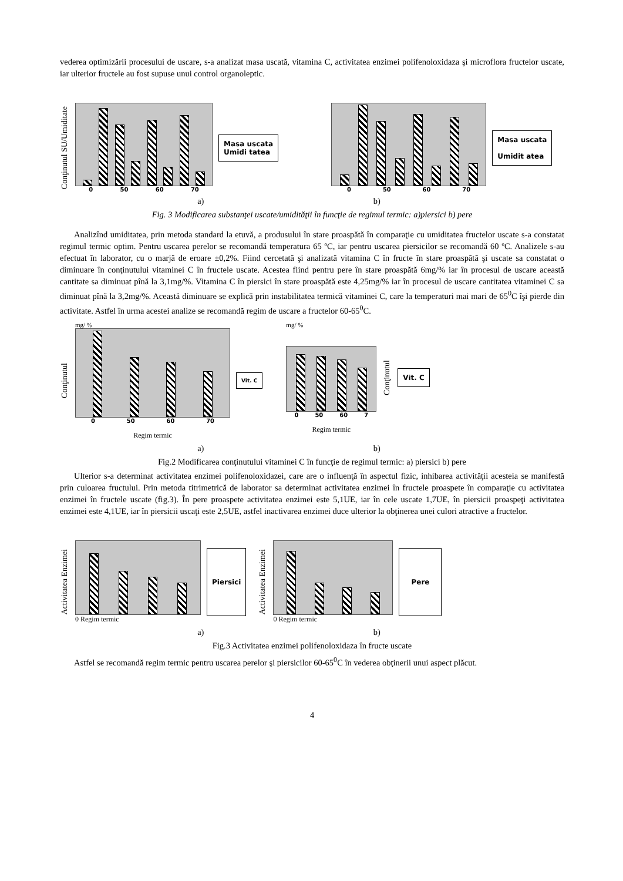vederea optimizării procesului de uscare, s-a analizat masa uscată, vitamina C, activitatea enzimei polifenoloxidaza şi microflora fructelor uscate, iar ulterior fructele au fost supuse unui control organoleptic.
Conţinutul SU/Umiditate
0 50 60 70
Masa uscata
Umidi tatea
0 50 60 70
Masa uscata
Umidit atea
a) b)
Fig. 3 Modificarea substanţei uscate/umidităţii în funcţie de regimul termic: a)piersici b) pere
Analizînd umiditatea, prin metoda standard la etuvă, a produsului în stare proaspătă în comparaţie cu umiditatea fructelor uscate s-a constatat regimul termic optim. Pentru uscarea perelor se recomandă temperatura 65 ºC, iar pentru uscarea piersicilor se recomandă 60 ºC. Analizele s-au efectuat în laborator, cu o marjă de eroare ±0,2%. Fiind cercetată şi analizată vitamina C în fructe în stare proaspătă şi uscate sa constatat o diminuare în conţinutului vitaminei C în fructele uscate. Acestea fiind pentru pere în stare proaspătă 6mg/% iar în procesul de uscare această cantitate sa diminuat pînă la 3,1mg/%. Vitamina C în piersici în stare proaspătă este 4,25mg/% iar în procesul de uscare cantitatea vitaminei C sa diminuat pînă la 3,2mg/%. Această diminuare se explică prin instabilitatea termică vitaminei C, care la temperaturi mai mari de 65<sup>0</sup>C îşi pierde din activitate. Astfel în urma acestei analize se recomandă regim de uscare a fructelor 60-65<sup>0</sup>C.
Conţinutul
mg/ %
0 50 60 70
Regim termic
Vit. C
mg/ %
0 50 60 7
Regim termic
Conţinutul
Vit. C
a) b)
Fig.2 Modificarea conţinutului vitaminei C în funcţie de regimul termic: a) piersici b) pere
Ulterior s-a determinat activitatea enzimei polifenoloxidazei, care are o influenţă în aspectul fizic, inhibarea activităţii acesteia se manifestă prin culoarea fructului. Prin metoda titrimetrică de laborator sa determinat activitatea enzimei în fructele proaspete în comparaţie cu activitatea enzimei în fructele uscate (fig.3). În pere proaspete activitatea enzimei este 5,1UE, iar în cele uscate 1,7UE, în piersicii proaspeţi activitatea enzimei este 4,1UE, iar în piersicii uscaţi este 2,5UE, astfel inactivarea enzimei duce ulterior la obţinerea unei culori atractive a fructelor.
Activitatea Enzimei
0 Regim termic
Piersici
Activitatea Enzimei
0 Regim termic
Pere
a) b)
Fig.3 Activitatea enzimei polifenoloxidaza în fructe uscate
Astfel se recomandă regim termic pentru uscarea perelor şi piersicilor 60-65<sup>0</sup>C în vederea obţinerii unui aspect plăcut.
4